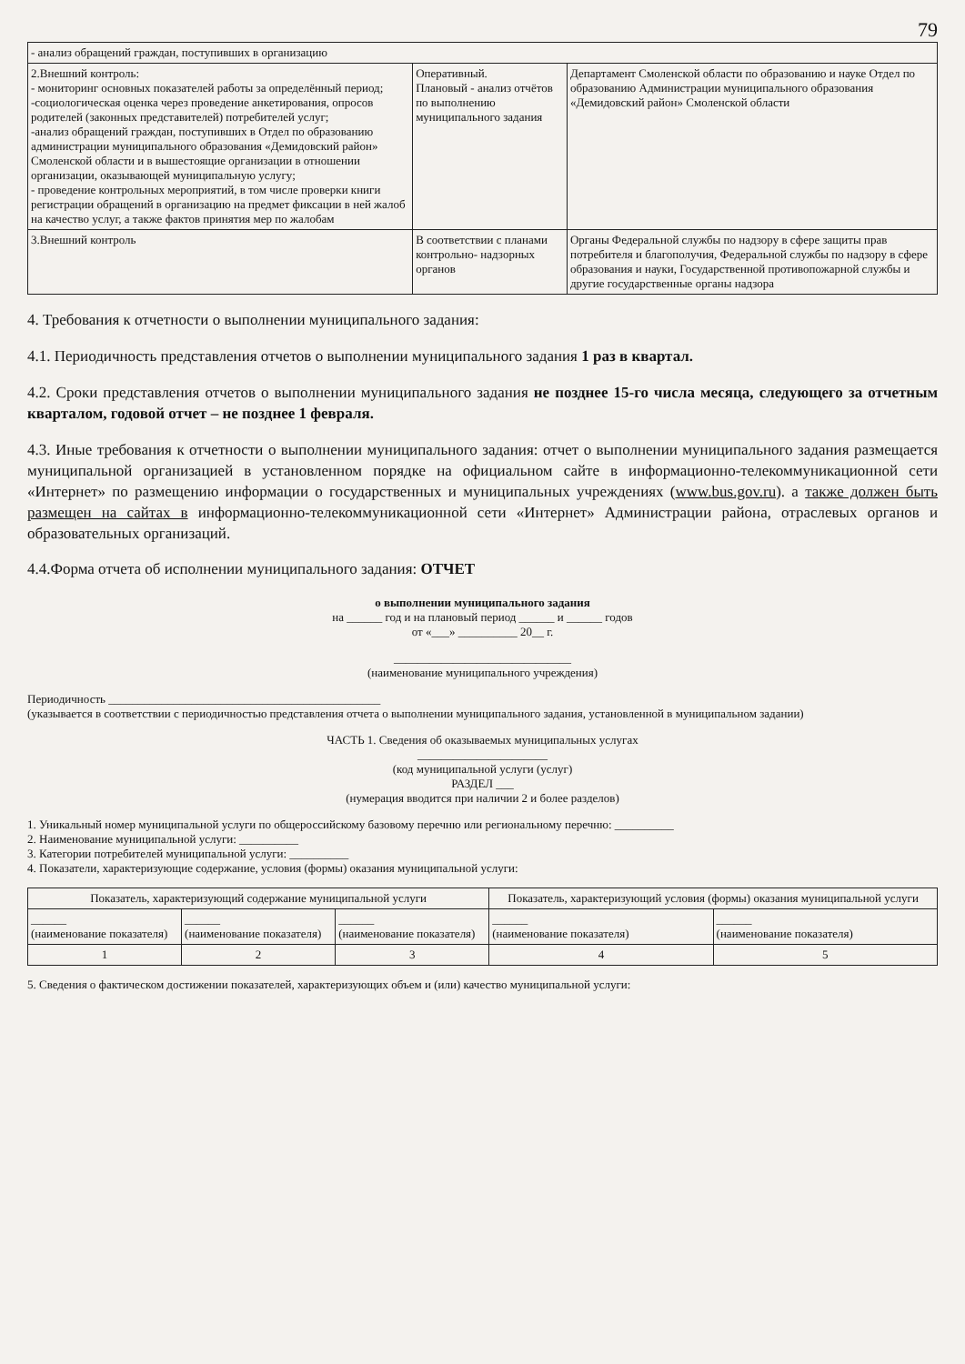79
| - анализ обращений граждан, поступивших в организацию | | |
| 2.Внешний контроль: - мониторинг основных показателей работы за определённый период; -социологическая оценка через проведение анкетирования, опросов родителей (законных представителей) потребителей услуг; -анализ обращений граждан, поступивших в Отдел по образованию администрации муниципального образования «Демидовский район» Смоленской области и в вышестоящие организации в отношении организации, оказывающей муниципальную услугу; - проведение контрольных мероприятий, в том числе проверки книги регистрации обращений в организацию на предмет фиксации в ней жалоб на качество услуг, а также фактов принятия мер по жалобам | Оперативный. Плановый - анализ отчётов по выполнению муниципального задания | Департамент Смоленской области по образованию и науке Отдел по образованию Администрации муниципального образования «Демидовский район» Смоленской области |
| 3.Внешний контроль | В соответствии с планами контрольно- надзорных органов | Органы Федеральной службы по надзору в сфере защиты прав потребителя и благополучия, Федеральной службы по надзору в сфере образования и науки, Государственной противопожарной службы и другие государственные органы надзора |
4. Требования к отчетности о выполнении муниципального задания:
4.1. Периодичность представления отчетов о выполнении муниципального задания 1 раз в квартал.
4.2. Сроки представления отчетов о выполнении муниципального задания не позднее 15-го числа месяца, следующего за отчетным кварталом, годовой отчет – не позднее 1 февраля.
4.3. Иные требования к отчетности о выполнении муниципального задания: отчет о выполнении муниципального задания размещается муниципальной организацией в установленном порядке на официальном сайте в информационно-телекоммуникационной сети «Интернет» по размещению информации о государственных и муниципальных учреждениях (www.bus.gov.ru). а также должен быть размещен на сайтах в информационно-телекоммуникационной сети «Интернет» Администрации района, отраслевых органов и образовательных организаций.
4.4.Форма отчета об исполнении муниципального задания: ОТЧЕТ
о выполнении муниципального задания
на ______ год и на плановый период ______ и ______ годов
от «___» __________ 20__ г.
______________________________
(наименование муниципального учреждения)
Периодичность ______________________________________________
(указывается в соответствии с периодичностью представления отчета о выполнении муниципального задания, установленной в муниципальном задании)
ЧАСТЬ 1. Сведения об оказываемых муниципальных услугах
______________________
(код муниципальной услуги (услуг)
РАЗДЕЛ ___
(нумерация вводится при наличии 2 и более разделов)
1. Уникальный номер муниципальной услуги по общероссийскому базовому перечню или региональному перечню: __________
2. Наименование муниципальной услуги: __________
3. Категории потребителей муниципальной услуги: __________
4. Показатели, характеризующие содержание, условия (формы) оказания муниципальной услуги:
| Показатель, характеризующий содержание муниципальной услуги | | | Показатель, характеризующий условия (формы) оказания муниципальной услуги | |
| --- | --- | --- | --- | --- |
| ______ (наименование показателя) | ______ (наименование показателя) | ______ (наименование показателя) | ______ (наименование показателя) | ______ (наименование показателя) |
| 1 | 2 | 3 | 4 | 5 |
5. Сведения о фактическом достижении показателей, характеризующих объем и (или) качество муниципальной услуги: